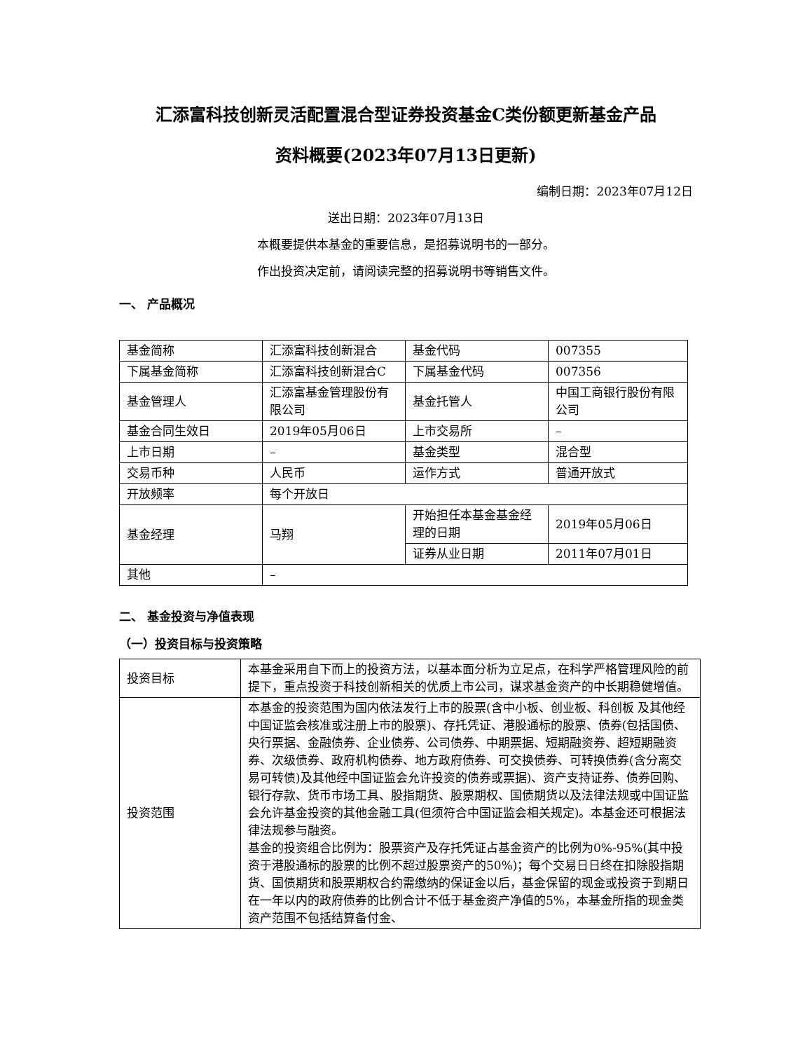汇添富科技创新灵活配置混合型证券投资基金C类份额更新基金产品
资料概要(2023年07月13日更新)
编制日期：2023年07月12日
送出日期：2023年07月13日
本概要提供本基金的重要信息，是招募说明书的一部分。
作出投资决定前，请阅读完整的招募说明书等销售文件。
一、 产品概况
| 基金简称 | 汇添富科技创新混合 | 基金代码 | 007355 |
| 下属基金简称 | 汇添富科技创新混合C | 下属基金代码 | 007356 |
| 基金管理人 | 汇添富基金管理股份有限公司 | 基金托管人 | 中国工商银行股份有限公司 |
| 基金合同生效日 | 2019年05月06日 | 上市交易所 | – |
| 上市日期 | – | 基金类型 | 混合型 |
| 交易币种 | 人民币 | 运作方式 | 普通开放式 |
| 开放频率 | 每个开放日 | | |
| 基金经理 | 马翔 | 开始担任本基金基金经理的日期 | 2019年05月06日 |
| | | 证券从业日期 | 2011年07月01日 |
| 其他 | – | | |
二、 基金投资与净值表现
（一）投资目标与投资策略
| 投资目标 | 本基金采用自下而上的投资方法，以基本面分析为立足点，在科学严格管理风险的前提下，重点投资于科技创新相关的优质上市公司，谋求基金资产的中长期稳健增值。 |
| 投资范围 | 本基金的投资范围为国内依法发行上市的股票(含中小板、创业板、科创板 及其他经中国证监会核准或注册上市的股票)、存托凭证、港股通标的股票、债券(包括国债、央行票据、金融债券、企业债券、公司债券、中期票据、短期融资券、超短期融资券、次级债券、政府机构债券、地方政府债券、可交换债券、可转换债券(含分离交易可转债)及其他经中国证监会允许投资的债券或票据)、资产支持证券、债券回购、银行存款、货币市场工具、股指期货、股票期权、国债期货以及法律法规或中国证监会允许基金投资的其他金融工具(但须符合中国证监会相关规定)。本基金还可根据法律法规参与融资。 基金的投资组合比例为：股票资产及存托凭证占基金资产的比例为0%-95%(其中投资于港股通标的股票的比例不超过股票资产的50%)；每个交易日日终在扣除股指期货、国债期货和股票期权合约需缴纳的保证金以后，基金保留的现金或投资于到期日在一年以内的政府债券的比例合计不低于基金资产净值的5%，本基金所指的现金类资产范围不包括结算备付金、 |